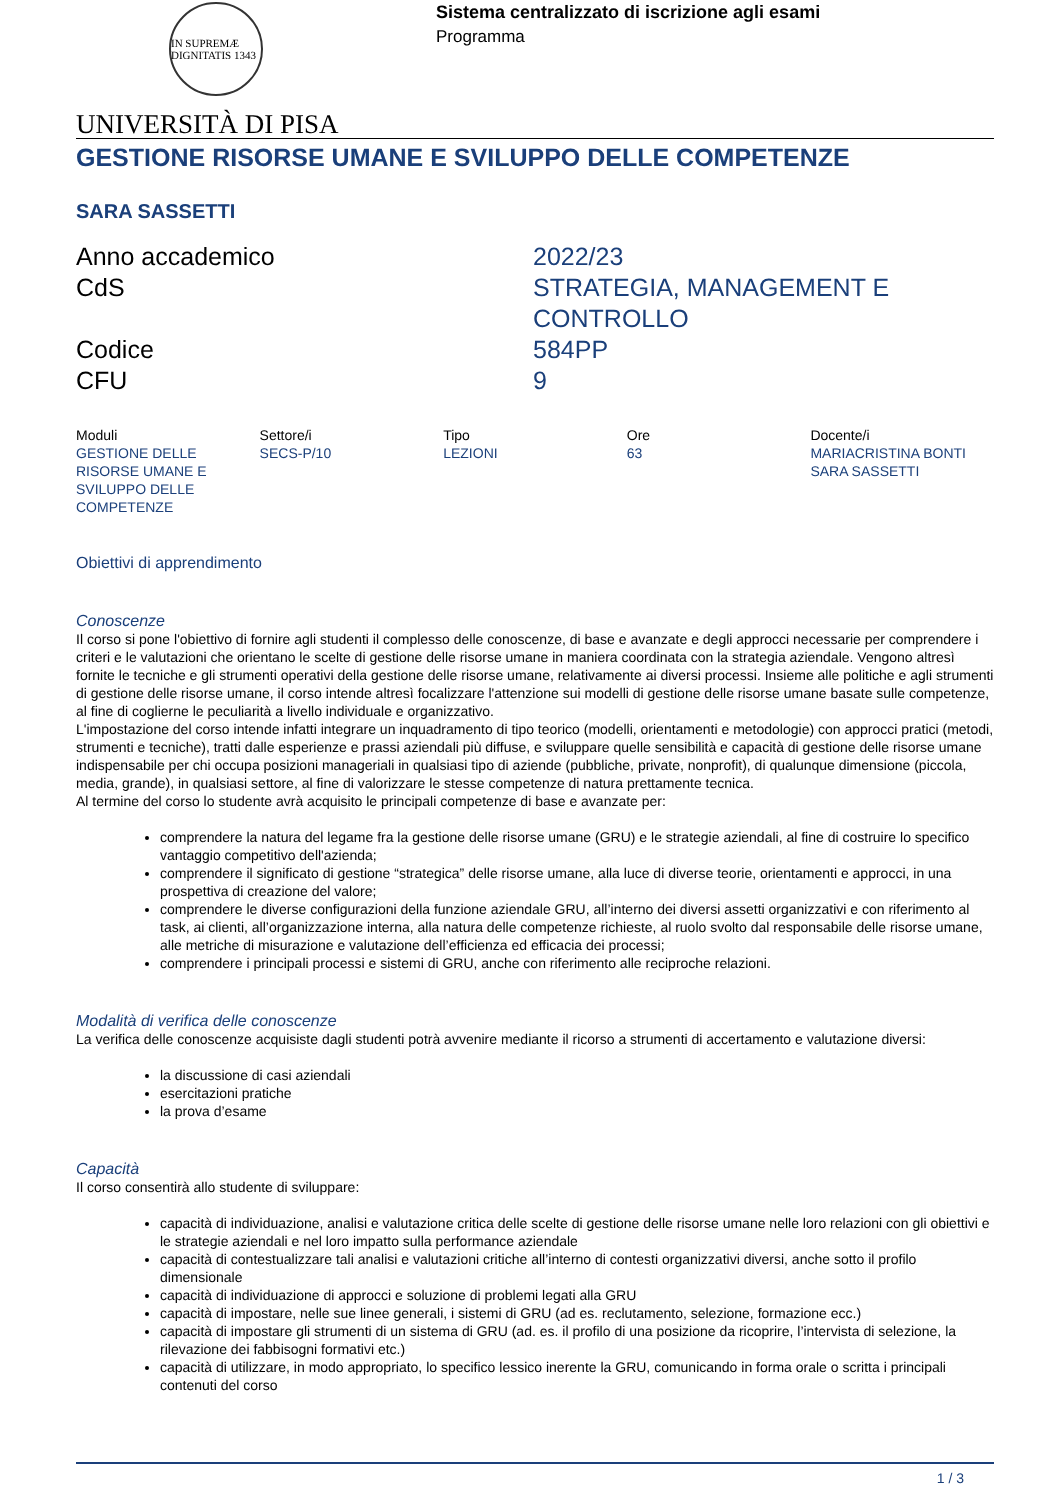IN SUPREMÆ DIGNITATIS 1343
Sistema centralizzato di iscrizione agli esami
Programma
UNIVERSITÀ DI PISA
GESTIONE RISORSE UMANE E SVILUPPO DELLE COMPETENZE
SARA SASSETTI
| Anno accademico | 2022/23 |
| CdS | STRATEGIA, MANAGEMENT E CONTROLLO |
| Codice | 584PP |
| CFU | 9 |
| Moduli | Settore/i | Tipo | Ore | Docente/i |
| --- | --- | --- | --- | --- |
| GESTIONE DELLE RISORSE UMANE E SVILUPPO DELLE COMPETENZE | SECS-P/10 | LEZIONI | 63 | MARIACRISTINA BONTI SARA SASSETTI |
Obiettivi di apprendimento
Conoscenze
Il corso si pone l'obiettivo di fornire agli studenti il complesso delle conoscenze, di base e avanzate e degli approcci necessarie per comprendere i criteri e le valutazioni che orientano le scelte di gestione delle risorse umane in maniera coordinata con la strategia aziendale. Vengono altresì fornite le tecniche e gli strumenti operativi della gestione delle risorse umane, relativamente ai diversi processi. Insieme alle politiche e agli strumenti di gestione delle risorse umane, il corso intende altresì focalizzare l'attenzione sui modelli di gestione delle risorse umane basate sulle competenze, al fine di coglierne le peculiarità a livello individuale e organizzativo.
L'impostazione del corso intende infatti integrare un inquadramento di tipo teorico (modelli, orientamenti e metodologie) con approcci pratici (metodi, strumenti e tecniche), tratti dalle esperienze e prassi aziendali più diffuse, e sviluppare quelle sensibilità e capacità di gestione delle risorse umane indispensabile per chi occupa posizioni manageriali in qualsiasi tipo di aziende (pubbliche, private, nonprofit), di qualunque dimensione (piccola, media, grande), in qualsiasi settore, al fine di valorizzare le stesse competenze di natura prettamente tecnica.
Al termine del corso lo studente avrà acquisito le principali competenze di base e avanzate per:
comprendere la natura del legame fra la gestione delle risorse umane (GRU) e le strategie aziendali, al fine di costruire lo specifico vantaggio competitivo dell'azienda;
comprendere il significato di gestione “strategica” delle risorse umane, alla luce di diverse teorie, orientamenti e approcci, in una prospettiva di creazione del valore;
comprendere le diverse configurazioni della funzione aziendale GRU, all’interno dei diversi assetti organizzativi e con riferimento al task, ai clienti, all’organizzazione interna, alla natura delle competenze richieste, al ruolo svolto dal responsabile delle risorse umane, alle metriche di misurazione e valutazione dell’efficienza ed efficacia dei processi;
comprendere i principali processi e sistemi di GRU, anche con riferimento alle reciproche relazioni.
Modalità di verifica delle conoscenze
La verifica delle conoscenze acquisiste dagli studenti potrà avvenire mediante il ricorso a strumenti di accertamento e valutazione diversi:
la discussione di casi aziendali
esercitazioni pratiche
la prova d’esame
Capacità
Il corso consentirà allo studente di sviluppare:
capacità di individuazione, analisi e valutazione critica delle scelte di gestione delle risorse umane nelle loro relazioni con gli obiettivi e le strategie aziendali e nel loro impatto sulla performance aziendale
capacità di contestualizzare tali analisi e valutazioni critiche all’interno di contesti organizzativi diversi, anche sotto il profilo dimensionale
capacità di individuazione di approcci e soluzione di problemi legati alla GRU
capacità di impostare, nelle sue linee generali, i sistemi di GRU (ad es. reclutamento, selezione, formazione ecc.)
capacità di impostare gli strumenti di un sistema di GRU (ad. es. il profilo di una posizione da ricoprire, l’intervista di selezione, la rilevazione dei fabbisogni formativi etc.)
capacità di utilizzare, in modo appropriato, lo specifico lessico inerente la GRU, comunicando in forma orale o scritta i principali contenuti del corso
1 / 3